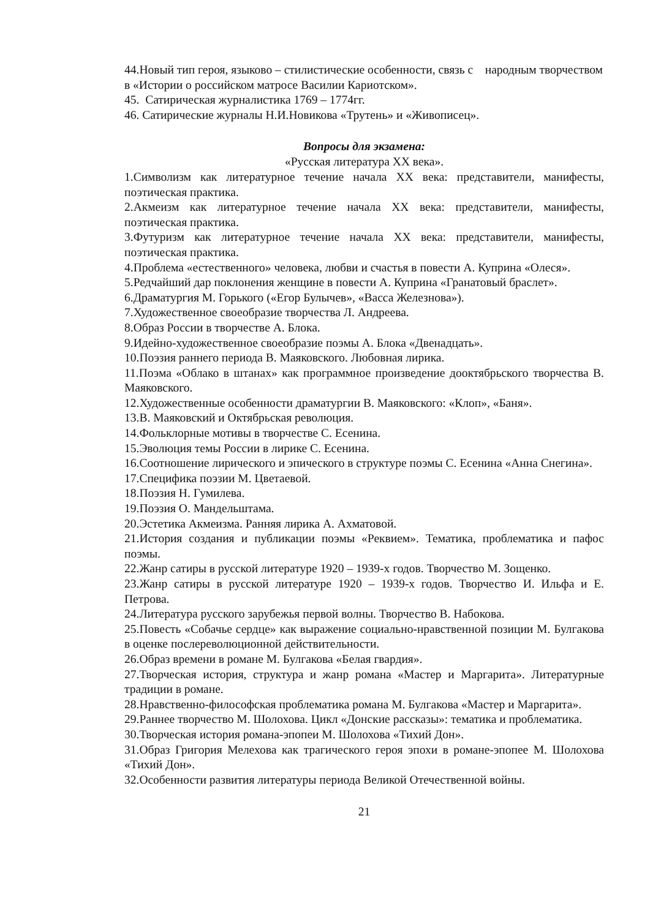44.Новый тип героя, языково – стилистические особенности, связь с народным творчеством в «Истории о российском матросе Василии Кариотском».
45. Сатирическая журналистика 1769 – 1774гг.
46. Сатирические журналы Н.И.Новикова «Трутень» и «Живописец».
Вопросы для экзамена:
«Русская литература XX века».
1.Символизм как литературное течение начала XX века: представители, манифесты, поэтическая практика.
2.Акмеизм как литературное течение начала XX века: представители, манифесты, поэтическая практика.
3.Футуризм как литературное течение начала XX века: представители, манифесты, поэтическая практика.
4.Проблема «естественного» человека, любви и счастья в повести А. Куприна «Олеся».
5.Редчайший дар поклонения женщине в повести А. Куприна «Гранатовый браслет».
6.Драматургия М. Горького («Егор Булычев», «Васса Железнова»).
7.Художественное своеобразие творчества Л. Андреева.
8.Образ России в творчестве А. Блока.
9.Идейно-художественное своеобразие поэмы А. Блока «Двенадцать».
10.Поэзия раннего периода В. Маяковского. Любовная лирика.
11.Поэма «Облако в штанах» как программное произведение дооктябрьского творчества В. Маяковского.
12.Художественные особенности драматургии В. Маяковского: «Клоп», «Баня».
13.В. Маяковский и Октябрьская революция.
14.Фольклорные мотивы в творчестве С. Есенина.
15.Эволюция темы России в лирике С. Есенина.
16.Соотношение лирического и эпического в структуре поэмы С. Есенина «Анна Снегина».
17.Специфика поэзии М. Цветаевой.
18.Поэзия Н. Гумилева.
19.Поэзия О. Мандельштама.
20.Эстетика Акмеизма. Ранняя лирика А. Ахматовой.
21.История создания и публикации поэмы «Реквием». Тематика, проблематика и пафос поэмы.
22.Жанр сатиры в русской литературе 1920 – 1939-х годов. Творчество М. Зощенко.
23.Жанр сатиры в русской литературе 1920 – 1939-х годов. Творчество И. Ильфа и Е. Петрова.
24.Литература русского зарубежья первой волны. Творчество В. Набокова.
25.Повесть «Собачье сердце» как выражение социально-нравственной позиции М. Булгакова в оценке послереволюционной действительности.
26.Образ времени в романе М. Булгакова «Белая гвардия».
27.Творческая история, структура и жанр романа «Мастер и Маргарита». Литературные традиции в романе.
28.Нравственно-философская проблематика романа М. Булгакова «Мастер и Маргарита».
29.Раннее творчество М. Шолохова. Цикл «Донские рассказы»: тематика и проблематика.
30.Творческая история романа-эпопеи М. Шолохова «Тихий Дон».
31.Образ Григория Мелехова как трагического героя эпохи в романе-эпопее М. Шолохова «Тихий Дон».
32.Особенности развития литературы периода Великой Отечественной войны.
21